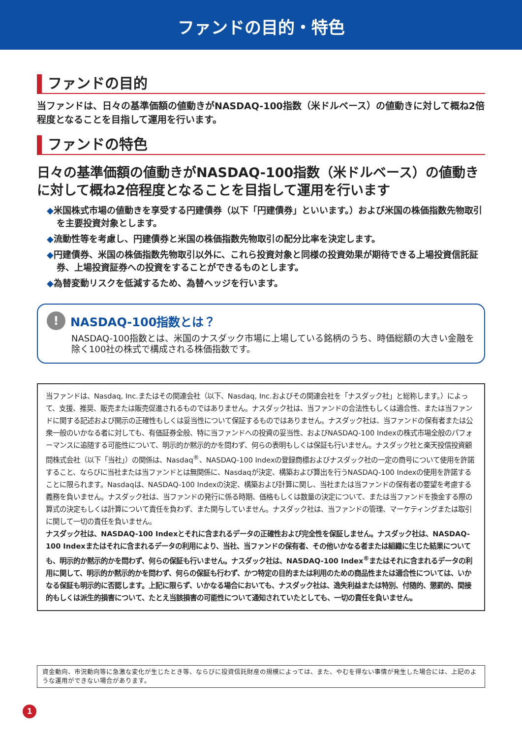ファンドの目的・特色
ファンドの目的
当ファンドは、日々の基準価額の値動きがNASDAQ-100指数（米ドルベース）の値動きに対して概ね2倍程度となることを目指して運用を行います。
ファンドの特色
日々の基準価額の値動きがNASDAQ-100指数（米ドルベース）の値動きに対して概ね2倍程度となることを目指して運用を行います
◆米国株式市場の値動きを享受する円建債券（以下「円建債券」といいます。）および米国の株価指数先物取引を主要投資対象とします。
◆流動性等を考慮し、円建債券と米国の株価指数先物取引の配分比率を決定します。
◆円建債券、米国の株価指数先物取引以外に、これら投資対象と同様の投資効果が期待できる上場投資信託証券、上場投資証券への投資をすることができるものとします。
◆為替変動リスクを低減するため、為替ヘッジを行います。
! NASDAQ-100指数とは？
NASDAQ-100指数とは、米国のナスダック市場に上場している銘柄のうち、時価総額の大きい金融を除く100社の株式で構成される株価指数です。
当ファンドは、Nasdaq, Inc.またはその関連会社（以下、Nasdaq, Inc.およびその関連会社を「ナスダック社」と総称します。）によって、支援、推奨、販売または販売促進されるものではありません。ナスダック社は、当ファンドの合法性もしくは適合性、または当ファンドに関する記述および開示の正確性もしくは妥当性について保証するものではありません。ナスダック社は、当ファンドの保有者または公衆一般のいかなる者に対しても、有価証券全般、特に当ファンドへの投資の妥当性、およびNASDAQ-100 Indexの株式市場全般のパフォーマンスに追随する可能性について、明示的か黙示的かを問わず、何らの表明もしくは保証も行いません。ナスダック社と楽天投信投資顧問株式会社（以下「当社」）の関係は、Nasdaq<sup>®</sup>、NASDAQ-100 Indexの登録商標およびナスダック社の一定の商号について使用を許諾すること、ならびに当社または当ファンドとは無関係に、Nasdaqが決定、構築および算出を行うNASDAQ-100 Indexの使用を許諾することに限られます。Nasdaqは、NASDAQ-100 Indexの決定、構築および計算に関し、当社または当ファンドの保有者の要望を考慮する義務を負いません。ナスダック社は、当ファンドの発行に係る時期、価格もしくは数量の決定について、または当ファンドを換金する際の算式の決定もしくは計算について責任を負わず、また関与していません。ナスダック社は、当ファンドの管理、マーケティングまたは取引に関して一切の責任を負いません。
ナスダック社は、NASDAQ-100 Indexとそれに含まれるデータの正確性および完全性を保証しません。ナスダック社は、NASDAQ-100 Indexまたはそれに含まれるデータの利用により、当社、当ファンドの保有者、その他いかなる者または組織に生じた結果についても、明示的か黙示的かを問わず、何らの保証も行いません。ナスダック社は、NASDAQ-100 Index<sup>®</sup>またはそれに含まれるデータの利用に関して、明示的か黙示的かを問わず、何らの保証も行わず、かつ特定の目的または利用のための商品性または適合性については、いかなる保証も明示的に否認します。上記に限らず、いかなる場合においても、ナスダック社は、逸失利益または特別、付随的、懲罰的、間接的もしくは派生的損害について、たとえ当該損害の可能性について通知されていたとしても、一切の責任を負いません。
資金動向、市況動向等に急激な変化が生じたとき等、ならびに投資信託財産の規模によっては、また、やむを得ない事情が発生した場合には、上記のような運用ができない場合があります。
1